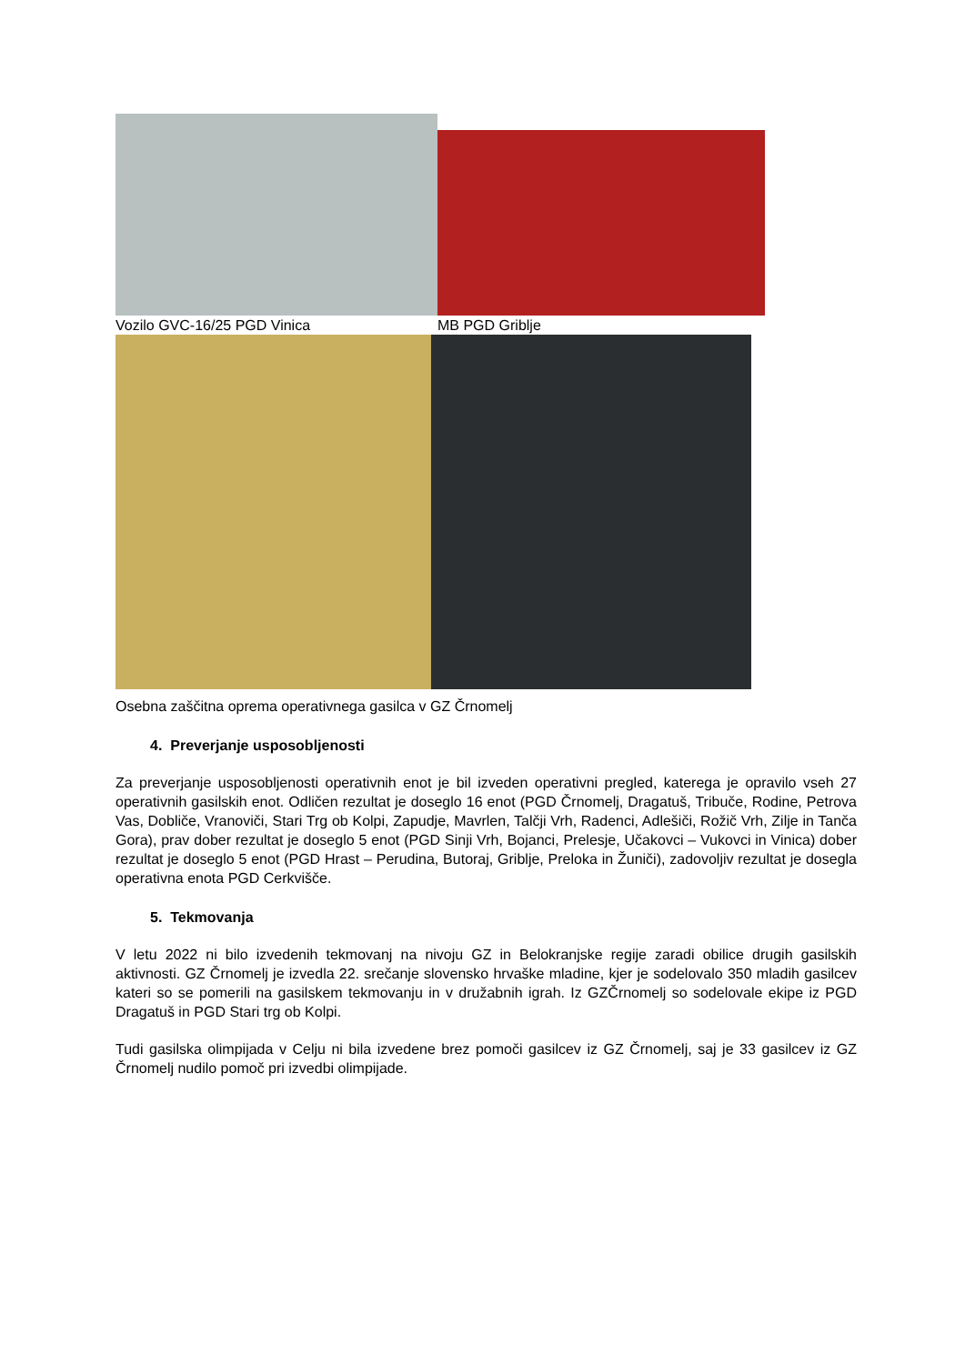Vozilo GVC-16/25 PGD Vinica MB PGD Griblje
Osebna zaščitna oprema operativnega gasilca v GZ Črnomelj
4. Preverjanje usposobljenosti
Za preverjanje usposobljenosti operativnih enot je bil izveden operativni pregled, katerega je opravilo vseh 27 operativnih gasilskih enot. Odličen rezultat je doseglo 16 enot (PGD Črnomelj, Dragatuš, Tribuče, Rodine, Petrova Vas, Dobliče, Vranoviči, Stari Trg ob Kolpi, Zapudje, Mavrlen, Talčji Vrh, Radenci, Adlešiči, Rožič Vrh, Zilje in Tanča Gora), prav dober rezultat je doseglo 5 enot (PGD Sinji Vrh, Bojanci, Prelesje, Učakovci – Vukovci in Vinica) dober rezultat je doseglo 5 enot (PGD Hrast – Perudina, Butoraj, Griblje, Preloka in Žuniči), zadovoljiv rezultat je dosegla operativna enota PGD Cerkvišče.
5. Tekmovanja
V letu 2022 ni bilo izvedenih tekmovanj na nivoju GZ in Belokranjske regije zaradi obilice drugih gasilskih aktivnosti. GZ Črnomelj je izvedla 22. srečanje slovensko hrvaške mladine, kjer je sodelovalo 350 mladih gasilcev kateri so se pomerili na gasilskem tekmovanju in v družabnih igrah. Iz GZČrnomelj so sodelovale ekipe iz PGD Dragatuš in PGD Stari trg ob Kolpi.
Tudi gasilska olimpijada v Celju ni bila izvedene brez pomoči gasilcev iz GZ Črnomelj, saj je 33 gasilcev iz GZ Črnomelj nudilo pomoč pri izvedbi olimpijade.